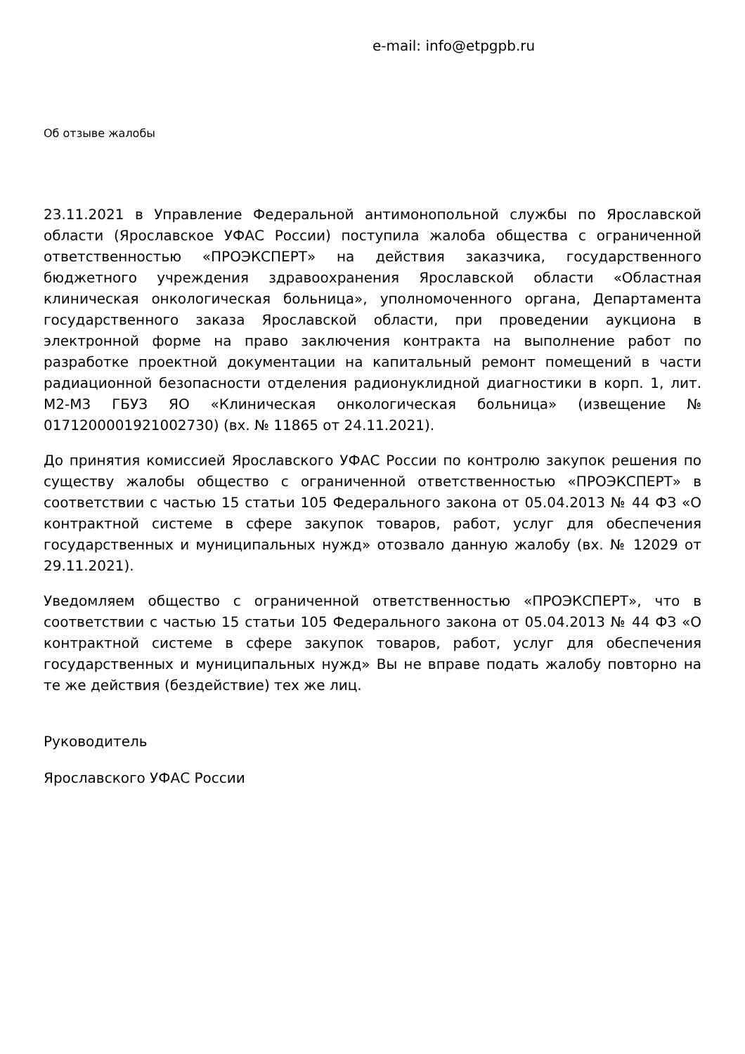e-mail: info@etpgpb.ru
Об отзыве жалобы
23.11.2021 в Управление Федеральной антимонопольной службы по Ярославской области (Ярославское УФАС России) поступила жалоба общества с ограниченной ответственностью «ПРОЭКСПЕРТ» на действия заказчика, государственного бюджетного учреждения здравоохранения Ярославской области «Областная клиническая онкологическая больница», уполномоченного органа, Департамента государственного заказа Ярославской области, при проведении аукциона в электронной форме на право заключения контракта на выполнение работ по разработке проектной документации на капитальный ремонт помещений в части радиационной безопасности отделения радионуклидной диагностики в корп. 1, лит. М2-М3 ГБУЗ ЯО «Клиническая онкологическая больница» (извещение № 0171200001921002730) (вх. № 11865 от 24.11.2021).
До принятия комиссией Ярославского УФАС России по контролю закупок решения по существу жалобы общество с ограниченной ответственностью «ПРОЭКСПЕРТ» в соответствии с частью 15 статьи 105 Федерального закона от 05.04.2013 № 44 ФЗ «О контрактной системе в сфере закупок товаров, работ, услуг для обеспечения государственных и муниципальных нужд» отозвало данную жалобу (вх. № 12029 от 29.11.2021).
Уведомляем общество с ограниченной ответственностью «ПРОЭКСПЕРТ», что в соответствии с частью 15 статьи 105 Федерального закона от 05.04.2013 № 44 ФЗ «О контрактной системе в сфере закупок товаров, работ, услуг для обеспечения государственных и муниципальных нужд» Вы не вправе подать жалобу повторно на те же действия (бездействие) тех же лиц.
Руководитель
Ярославского УФАС России